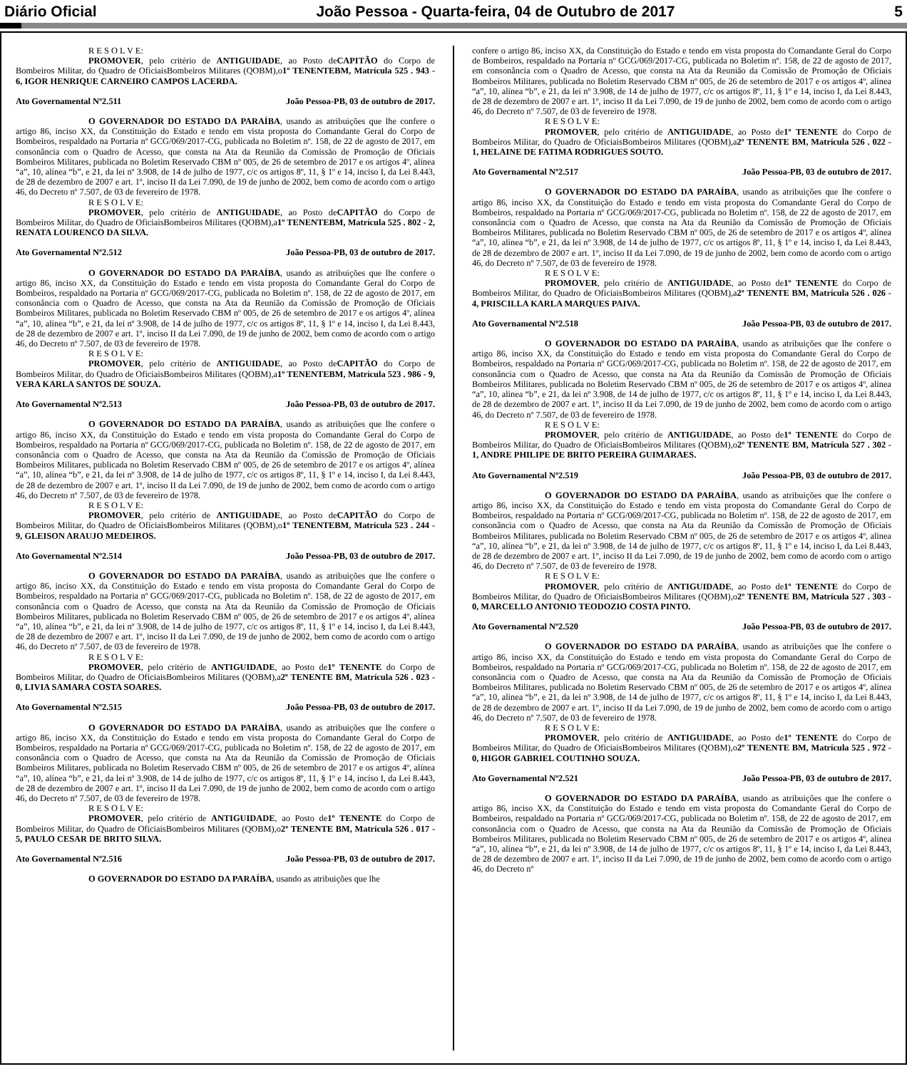Diário Oficial João Pessoa - Quarta-feira, 04 de Outubro de 2017 5
R E S O L V E:
PROMOVER, pelo critério de ANTIGUIDADE, ao Posto deCAPITÃO do Corpo de Bombeiros Militar, do Quadro de OficiaisBombeiros Militares (QOBM),o1º TENENTEBM, Matrícula 525 . 943 - 6, IGOR HENRIQUE CARNEIRO CAMPOS LACERDA.
Ato Governamental Nº2.511 João Pessoa-PB, 03 de outubro de 2017.
O GOVERNADOR DO ESTADO DA PARAÍBA, usando as atribuições que lhe confere o artigo 86, inciso XX, da Constituição do Estado e tendo em vista proposta do Comandante Geral do Corpo de Bombeiros, respaldado na Portaria nº GCG/069/2017-CG, publicada no Boletim nº. 158, de 22 de agosto de 2017, em consonância com o Quadro de Acesso, que consta na Ata da Reunião da Comissão de Promoção de Oficiais Bombeiros Militares, publicada no Boletim Reservado CBM nº 005, de 26 de setembro de 2017 e os artigos 4º, alínea “a”, 10, alínea “b”, e 21, da lei nº 3.908, de 14 de julho de 1977, c/c os artigos 8º, 11, § 1º e 14, inciso I, da Lei 8.443, de 28 de dezembro de 2007 e art. 1º, inciso II da Lei 7.090, de 19 de junho de 2002, bem como de acordo com o artigo 46, do Decreto nº 7.507, de 03 de fevereiro de 1978.
R E S O L V E:
PROMOVER, pelo critério de ANTIGUIDADE, ao Posto deCAPITÃO do Corpo de Bombeiros Militar, do Quadro de OficiaisBombeiros Militares (QOBM),a1º TENENTEBM, Matrícula 525 . 802 - 2, RENATA LOURENCO DA SILVA.
Ato Governamental Nº2.512 João Pessoa-PB, 03 de outubro de 2017.
O GOVERNADOR DO ESTADO DA PARAÍBA, usando as atribuições que lhe confere o artigo 86, inciso XX, da Constituição do Estado e tendo em vista proposta do Comandante Geral do Corpo de Bombeiros, respaldado na Portaria nº GCG/069/2017-CG, publicada no Boletim nº. 158, de 22 de agosto de 2017, em consonância com o Quadro de Acesso, que consta na Ata da Reunião da Comissão de Promoção de Oficiais Bombeiros Militares, publicada no Boletim Reservado CBM nº 005, de 26 de setembro de 2017 e os artigos 4º, alínea “a”, 10, alínea “b”, e 21, da lei nº 3.908, de 14 de julho de 1977, c/c os artigos 8º, 11, § 1º e 14, inciso I, da Lei 8.443, de 28 de dezembro de 2007 e art. 1º, inciso II da Lei 7.090, de 19 de junho de 2002, bem como de acordo com o artigo 46, do Decreto nº 7.507, de 03 de fevereiro de 1978.
R E S O L V E:
PROMOVER, pelo critério de ANTIGUIDADE, ao Posto deCAPITÃO do Corpo de Bombeiros Militar, do Quadro de OficiaisBombeiros Militares (QOBM),a1º TENENTEBM, Matrícula 523 . 986 - 9, VERA KARLA SANTOS DE SOUZA.
Ato Governamental Nº2.513 João Pessoa-PB, 03 de outubro de 2017.
O GOVERNADOR DO ESTADO DA PARAÍBA, usando as atribuições que lhe confere o artigo 86, inciso XX, da Constituição do Estado e tendo em vista proposta do Comandante Geral do Corpo de Bombeiros, respaldado na Portaria nº GCG/069/2017-CG, publicada no Boletim nº. 158, de 22 de agosto de 2017, em consonância com o Quadro de Acesso, que consta na Ata da Reunião da Comissão de Promoção de Oficiais Bombeiros Militares, publicada no Boletim Reservado CBM nº 005, de 26 de setembro de 2017 e os artigos 4º, alínea “a”, 10, alínea “b”, e 21, da lei nº 3.908, de 14 de julho de 1977, c/c os artigos 8º, 11, § 1º e 14, inciso I, da Lei 8.443, de 28 de dezembro de 2007 e art. 1º, inciso II da Lei 7.090, de 19 de junho de 2002, bem como de acordo com o artigo 46, do Decreto nº 7.507, de 03 de fevereiro de 1978.
R E S O L V E:
PROMOVER, pelo critério de ANTIGUIDADE, ao Posto deCAPITÃO do Corpo de Bombeiros Militar, do Quadro de OficiaisBombeiros Militares (QOBM),o1º TENENTEBM, Matrícula 523 . 244 - 9, GLEISON ARAUJO MEDEIROS.
Ato Governamental Nº2.514 João Pessoa-PB, 03 de outubro de 2017.
O GOVERNADOR DO ESTADO DA PARAÍBA, usando as atribuições que lhe confere o artigo 86, inciso XX, da Constituição do Estado e tendo em vista proposta do Comandante Geral do Corpo de Bombeiros, respaldado na Portaria nº GCG/069/2017-CG, publicada no Boletim nº. 158, de 22 de agosto de 2017, em consonância com o Quadro de Acesso, que consta na Ata da Reunião da Comissão de Promoção de Oficiais Bombeiros Militares, publicada no Boletim Reservado CBM nº 005, de 26 de setembro de 2017 e os artigos 4º, alínea “a”, 10, alínea “b”, e 21, da lei nº 3.908, de 14 de julho de 1977, c/c os artigos 8º, 11, § 1º e 14, inciso I, da Lei 8.443, de 28 de dezembro de 2007 e art. 1º, inciso II da Lei 7.090, de 19 de junho de 2002, bem como de acordo com o artigo 46, do Decreto nº 7.507, de 03 de fevereiro de 1978.
R E S O L V E:
PROMOVER, pelo critério de ANTIGUIDADE, ao Posto de1º TENENTE do Corpo de Bombeiros Militar, do Quadro de OficiaisBombeiros Militares (QOBM),a2º TENENTE BM, Matrícula 526 . 023 - 0, LIVIA SAMARA COSTA SOARES.
Ato Governamental Nº2.515 João Pessoa-PB, 03 de outubro de 2017.
O GOVERNADOR DO ESTADO DA PARAÍBA, usando as atribuições que lhe confere o artigo 86, inciso XX, da Constituição do Estado e tendo em vista proposta do Comandante Geral do Corpo de Bombeiros, respaldado na Portaria nº GCG/069/2017-CG, publicada no Boletim nº. 158, de 22 de agosto de 2017, em consonância com o Quadro de Acesso, que consta na Ata da Reunião da Comissão de Promoção de Oficiais Bombeiros Militares, publicada no Boletim Reservado CBM nº 005, de 26 de setembro de 2017 e os artigos 4º, alínea “a”, 10, alínea “b”, e 21, da lei nº 3.908, de 14 de julho de 1977, c/c os artigos 8º, 11, § 1º e 14, inciso I, da Lei 8.443, de 28 de dezembro de 2007 e art. 1º, inciso II da Lei 7.090, de 19 de junho de 2002, bem como de acordo com o artigo 46, do Decreto nº 7.507, de 03 de fevereiro de 1978.
R E S O L V E:
PROMOVER, pelo critério de ANTIGUIDADE, ao Posto de1º TENENTE do Corpo de Bombeiros Militar, do Quadro de OficiaisBombeiros Militares (QOBM),o2º TENENTE BM, Matrícula 526 . 017 - 5, PAULO CESAR DE BRITO SILVA.
Ato Governamental Nº2.516 João Pessoa-PB, 03 de outubro de 2017.
O GOVERNADOR DO ESTADO DA PARAÍBA, usando as atribuições que lhe
confere o artigo 86, inciso XX, da Constituição do Estado e tendo em vista proposta do Comandante Geral do Corpo de Bombeiros, respaldado na Portaria nº GCG/069/2017-CG, publicada no Boletim nº. 158, de 22 de agosto de 2017, em consonância com o Quadro de Acesso, que consta na Ata da Reunião da Comissão de Promoção de Oficiais Bombeiros Militares, publicada no Boletim Reservado CBM nº 005, de 26 de setembro de 2017 e os artigos 4º, alínea “a”, 10, alínea “b”, e 21, da lei nº 3.908, de 14 de julho de 1977, c/c os artigos 8º, 11, § 1º e 14, inciso I, da Lei 8.443, de 28 de dezembro de 2007 e art. 1º, inciso II da Lei 7.090, de 19 de junho de 2002, bem como de acordo com o artigo 46, do Decreto nº 7.507, de 03 de fevereiro de 1978.
R E S O L V E:
PROMOVER, pelo critério de ANTIGUIDADE, ao Posto de1º TENENTE do Corpo de Bombeiros Militar, do Quadro de OficiaisBombeiros Militares (QOBM),a2º TENENTE BM, Matrícula 526 . 022 - 1, HELAINE DE FATIMA RODRIGUES SOUTO.
Ato Governamental Nº2.517 João Pessoa-PB, 03 de outubro de 2017.
O GOVERNADOR DO ESTADO DA PARAÍBA, usando as atribuições que lhe confere o artigo 86, inciso XX, da Constituição do Estado e tendo em vista proposta do Comandante Geral do Corpo de Bombeiros, respaldado na Portaria nº GCG/069/2017-CG, publicada no Boletim nº. 158, de 22 de agosto de 2017, em consonância com o Quadro de Acesso, que consta na Ata da Reunião da Comissão de Promoção de Oficiais Bombeiros Militares, publicada no Boletim Reservado CBM nº 005, de 26 de setembro de 2017 e os artigos 4º, alínea “a”, 10, alínea “b”, e 21, da lei nº 3.908, de 14 de julho de 1977, c/c os artigos 8º, 11, § 1º e 14, inciso I, da Lei 8.443, de 28 de dezembro de 2007 e art. 1º, inciso II da Lei 7.090, de 19 de junho de 2002, bem como de acordo com o artigo 46, do Decreto nº 7.507, de 03 de fevereiro de 1978.
R E S O L V E:
PROMOVER, pelo critério de ANTIGUIDADE, ao Posto de1º TENENTE do Corpo de Bombeiros Militar, do Quadro de OficiaisBombeiros Militares (QOBM),a2º TENENTE BM, Matrícula 526 . 026 - 4, PRISCILLA KARLA MARQUES PAIVA.
Ato Governamental Nº2.518 João Pessoa-PB, 03 de outubro de 2017.
O GOVERNADOR DO ESTADO DA PARAÍBA, usando as atribuições que lhe confere o artigo 86, inciso XX, da Constituição do Estado e tendo em vista proposta do Comandante Geral do Corpo de Bombeiros, respaldado na Portaria nº GCG/069/2017-CG, publicada no Boletim nº. 158, de 22 de agosto de 2017, em consonância com o Quadro de Acesso, que consta na Ata da Reunião da Comissão de Promoção de Oficiais Bombeiros Militares, publicada no Boletim Reservado CBM nº 005, de 26 de setembro de 2017 e os artigos 4º, alínea “a”, 10, alínea “b”, e 21, da lei nº 3.908, de 14 de julho de 1977, c/c os artigos 8º, 11, § 1º e 14, inciso I, da Lei 8.443, de 28 de dezembro de 2007 e art. 1º, inciso II da Lei 7.090, de 19 de junho de 2002, bem como de acordo com o artigo 46, do Decreto nº 7.507, de 03 de fevereiro de 1978.
R E S O L V E:
PROMOVER, pelo critério de ANTIGUIDADE, ao Posto de1º TENENTE do Corpo de Bombeiros Militar, do Quadro de OficiaisBombeiros Militares (QOBM),o2º TENENTE BM, Matrícula 527 . 302 - 1, ANDRE PHILIPE DE BRITO PEREIRA GUIMARAES.
Ato Governamental Nº2.519 João Pessoa-PB, 03 de outubro de 2017.
O GOVERNADOR DO ESTADO DA PARAÍBA, usando as atribuições que lhe confere o artigo 86, inciso XX, da Constituição do Estado e tendo em vista proposta do Comandante Geral do Corpo de Bombeiros, respaldado na Portaria nº GCG/069/2017-CG, publicada no Boletim nº. 158, de 22 de agosto de 2017, em consonância com o Quadro de Acesso, que consta na Ata da Reunião da Comissão de Promoção de Oficiais Bombeiros Militares, publicada no Boletim Reservado CBM nº 005, de 26 de setembro de 2017 e os artigos 4º, alínea “a”, 10, alínea “b”, e 21, da lei nº 3.908, de 14 de julho de 1977, c/c os artigos 8º, 11, § 1º e 14, inciso I, da Lei 8.443, de 28 de dezembro de 2007 e art. 1º, inciso II da Lei 7.090, de 19 de junho de 2002, bem como de acordo com o artigo 46, do Decreto nº 7.507, de 03 de fevereiro de 1978.
R E S O L V E:
PROMOVER, pelo critério de ANTIGUIDADE, ao Posto de1º TENENTE do Corpo de Bombeiros Militar, do Quadro de OficiaisBombeiros Militares (QOBM),o2º TENENTE BM, Matrícula 527 . 303 - 0, MARCELLO ANTONIO TEODOZIO COSTA PINTO.
Ato Governamental Nº2.520 João Pessoa-PB, 03 de outubro de 2017.
O GOVERNADOR DO ESTADO DA PARAÍBA, usando as atribuições que lhe confere o artigo 86, inciso XX, da Constituição do Estado e tendo em vista proposta do Comandante Geral do Corpo de Bombeiros, respaldado na Portaria nº GCG/069/2017-CG, publicada no Boletim nº. 158, de 22 de agosto de 2017, em consonância com o Quadro de Acesso, que consta na Ata da Reunião da Comissão de Promoção de Oficiais Bombeiros Militares, publicada no Boletim Reservado CBM nº 005, de 26 de setembro de 2017 e os artigos 4º, alínea “a”, 10, alínea “b”, e 21, da lei nº 3.908, de 14 de julho de 1977, c/c os artigos 8º, 11, § 1º e 14, inciso I, da Lei 8.443, de 28 de dezembro de 2007 e art. 1º, inciso II da Lei 7.090, de 19 de junho de 2002, bem como de acordo com o artigo 46, do Decreto nº 7.507, de 03 de fevereiro de 1978.
R E S O L V E:
PROMOVER, pelo critério de ANTIGUIDADE, ao Posto de1º TENENTE do Corpo de Bombeiros Militar, do Quadro de OficiaisBombeiros Militares (QOBM),o2º TENENTE BM, Matrícula 525 . 972 - 0, HIGOR GABRIEL COUTINHO SOUZA.
Ato Governamental Nº2.521 João Pessoa-PB, 03 de outubro de 2017.
O GOVERNADOR DO ESTADO DA PARAÍBA, usando as atribuições que lhe confere o artigo 86, inciso XX, da Constituição do Estado e tendo em vista proposta do Comandante Geral do Corpo de Bombeiros, respaldado na Portaria nº GCG/069/2017-CG, publicada no Boletim nº. 158, de 22 de agosto de 2017, em consonância com o Quadro de Acesso, que consta na Ata da Reunião da Comissão de Promoção de Oficiais Bombeiros Militares, publicada no Boletim Reservado CBM nº 005, de 26 de setembro de 2017 e os artigos 4º, alínea “a”, 10, alínea “b”, e 21, da lei nº 3.908, de 14 de julho de 1977, c/c os artigos 8º, 11, § 1º e 14, inciso I, da Lei 8.443, de 28 de dezembro de 2007 e art. 1º, inciso II da Lei 7.090, de 19 de junho de 2002, bem como de acordo com o artigo 46, do Decreto nº